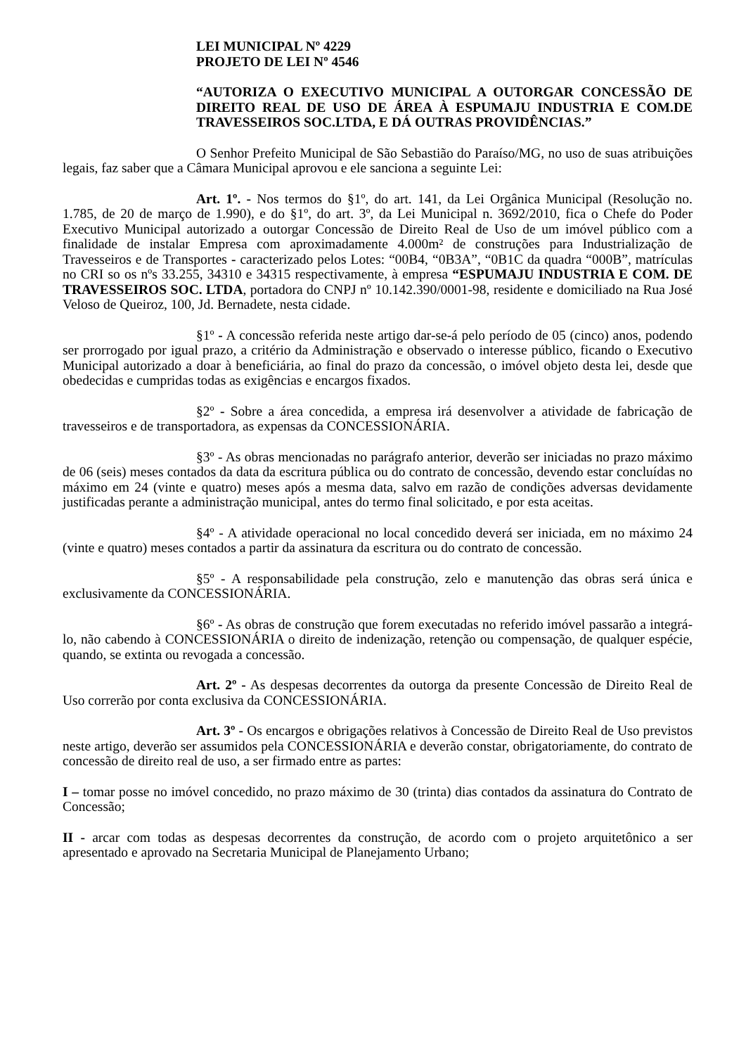LEI MUNICIPAL Nº 4229
PROJETO DE LEI Nº 4546
“AUTORIZA O EXECUTIVO MUNICIPAL A OUTORGAR CONCESSÃO DE DIREITO REAL DE USO DE ÁREA À ESPUMAJU INDUSTRIA E COM.DE TRAVESSEIROS SOC.LTDA, E DÁ OUTRAS PROVIDÊNCIAS.”
O Senhor Prefeito Municipal de São Sebastião do Paraíso/MG, no uso de suas atribuições legais, faz saber que a Câmara Municipal aprovou e ele sanciona a seguinte Lei:
Art. 1º. - Nos termos do §1º, do art. 141, da Lei Orgânica Municipal (Resolução no. 1.785, de 20 de março de 1.990), e do §1º, do art. 3º, da Lei Municipal n. 3692/2010, fica o Chefe do Poder Executivo Municipal autorizado a outorgar Concessão de Direito Real de Uso de um imóvel público com a finalidade de instalar Empresa com aproximadamente 4.000m² de construções para Industrialização de Travesseiros e de Transportes - caracterizado pelos Lotes: “00B4, “0B3A”, “0B1C da quadra “000B”, matrículas no CRI so os nºs 33.255, 34310 e 34315 respectivamente, à empresa “ESPUMAJU INDUSTRIA E COM. DE TRAVESSEIROS SOC. LTDA, portadora do CNPJ nº 10.142.390/0001-98, residente e domiciliado na Rua José Veloso de Queiroz, 100, Jd. Bernadete, nesta cidade.
§1º - A concessão referida neste artigo dar-se-á pelo período de 05 (cinco) anos, podendo ser prorrogado por igual prazo, a critério da Administração e observado o interesse público, ficando o Executivo Municipal autorizado a doar à beneficiária, ao final do prazo da concessão, o imóvel objeto desta lei, desde que obedecidas e cumpridas todas as exigências e encargos fixados.
§2º - Sobre a área concedida, a empresa irá desenvolver a atividade de fabricação de travesseiros e de transportadora, as expensas da CONCESSIONÁRIA.
§3º - As obras mencionadas no parágrafo anterior, deverão ser iniciadas no prazo máximo de 06 (seis) meses contados da data da escritura pública ou do contrato de concessão, devendo estar concluídas no máximo em 24 (vinte e quatro) meses após a mesma data, salvo em razão de condições adversas devidamente justificadas perante a administração municipal, antes do termo final solicitado, e por esta aceitas.
§4º - A atividade operacional no local concedido deverá ser iniciada, em no máximo 24 (vinte e quatro) meses contados a partir da assinatura da escritura ou do contrato de concessão.
§5º - A responsabilidade pela construção, zelo e manutenção das obras será única e exclusivamente da CONCESSIONÁRIA.
§6º - As obras de construção que forem executadas no referido imóvel passarão a integrá-lo, não cabendo à CONCESSIONÁRIA o direito de indenização, retenção ou compensação, de qualquer espécie, quando, se extinta ou revogada a concessão.
Art. 2º - As despesas decorrentes da outorga da presente Concessão de Direito Real de Uso correrão por conta exclusiva da CONCESSIONÁRIA.
Art. 3º - Os encargos e obrigações relativos à Concessão de Direito Real de Uso previstos neste artigo, deverão ser assumidos pela CONCESSIONÁRIA e deverão constar, obrigatoriamente, do contrato de concessão de direito real de uso, a ser firmado entre as partes:
I – tomar posse no imóvel concedido, no prazo máximo de 30 (trinta) dias contados da assinatura do Contrato de Concessão;
II - arcar com todas as despesas decorrentes da construção, de acordo com o projeto arquitetônico a ser apresentado e aprovado na Secretaria Municipal de Planejamento Urbano;